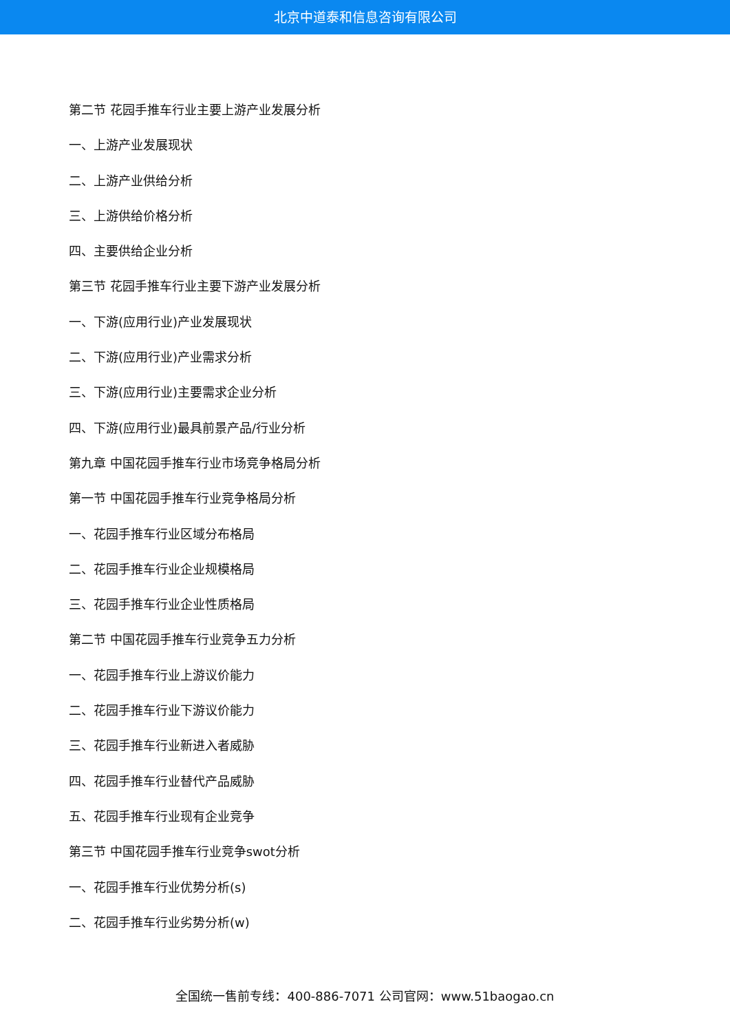北京中道泰和信息咨询有限公司
第二节 花园手推车行业主要上游产业发展分析
一、上游产业发展现状
二、上游产业供给分析
三、上游供给价格分析
四、主要供给企业分析
第三节 花园手推车行业主要下游产业发展分析
一、下游(应用行业)产业发展现状
二、下游(应用行业)产业需求分析
三、下游(应用行业)主要需求企业分析
四、下游(应用行业)最具前景产品/行业分析
第九章 中国花园手推车行业市场竞争格局分析
第一节 中国花园手推车行业竞争格局分析
一、花园手推车行业区域分布格局
二、花园手推车行业企业规模格局
三、花园手推车行业企业性质格局
第二节 中国花园手推车行业竞争五力分析
一、花园手推车行业上游议价能力
二、花园手推车行业下游议价能力
三、花园手推车行业新进入者威胁
四、花园手推车行业替代产品威胁
五、花园手推车行业现有企业竞争
第三节 中国花园手推车行业竞争swot分析
一、花园手推车行业优势分析(s)
二、花园手推车行业劣势分析(w)
全国统一售前专线：400-886-7071 公司官网：www.51baogao.cn